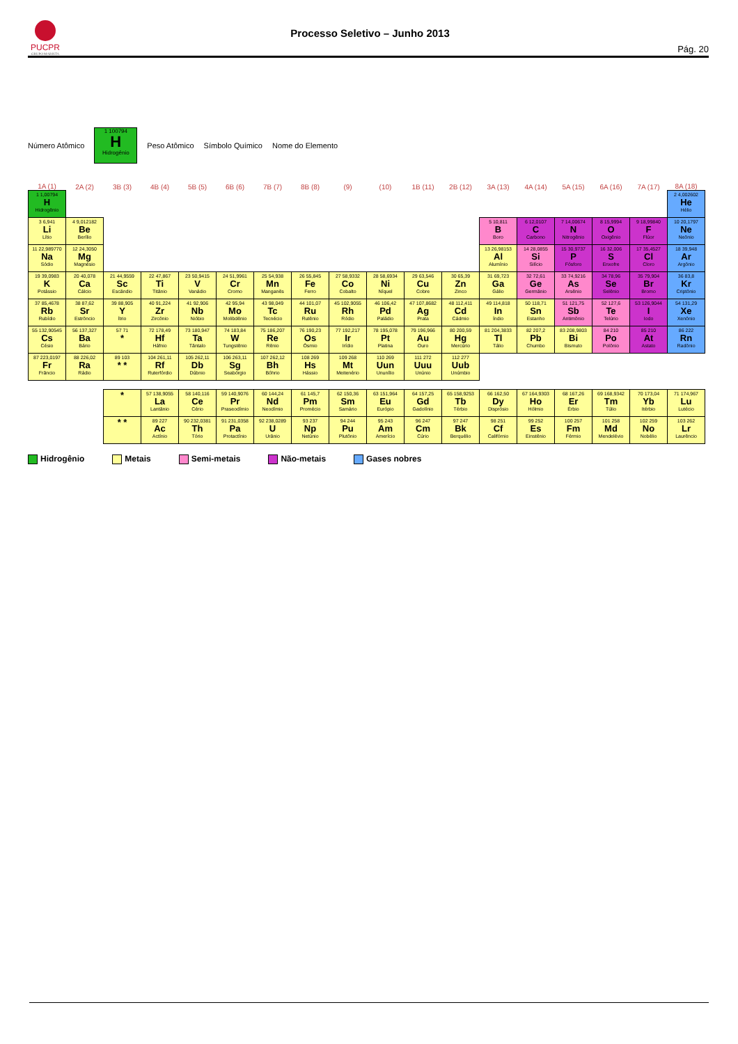PUCPR
GRUPO MARISTA
Processo Seletivo – Junho 2013
Pág. 20
Número Atômico
1 100794
H
Hidrogênio
Peso Atômico Símbolo Químico Nome do Elemento
| 1A (1) | 2A (2) | 3B (3) | 4B (4) | 5B (5) | 6B (6) | 7B (7) | 8B (8) | (9) | (10) | 1B (11) | 2B (12) | 3A (13) | 4A (14) | 5A (15) | 6A (16) | 7A (17) | 8A (18) |
| --- | --- | --- | --- | --- | --- | --- | --- | --- | --- | --- | --- | --- | --- | --- | --- | --- | --- |
| 1 1,00794 H Hidrogênio | | | | | | | | | | | | | | | | | 2 4,002602 He Hélio |
| 3 6,941 Li Lítio | 4 9,012182 Be Berílio | | | | | | | | | | | 5 10,811 B Boro | 6 12,0107 C Carbono | 7 14,00674 N Nitrogênio | 8 15,9994 O Oxigênio | 9 18,99840 F Flúor | 10 20,1797 Ne Neônio |
| 11 22,989770 Na Sódio | 12 24,3050 Mg Magnésio | | | | | | | | | | | 13 26,98153 Al Alumínio | 14 28,0855 Si Silício | 15 30,9737 P Fósforo | 16 32,006 S Enxofre | 17 35,4527 Cl Cloro | 18 39,948 Ar Argônio |
| 19 39,0983 K Potássio | 20 40,078 Ca Cálcio | 21 44,9559 Sc Escândio | 22 47,867 Ti Titânio | 23 50,9415 V Vanádio | 24 51,9961 Cr Cromo | 25 54,938 Mn Manganês | 26 55,845 Fe Ferro | 27 58,9332 Co Cobalto | 28 58,6934 Ni Níquel | 29 63,546 Cu Cobre | 30 65,39 Zn Zinco | 31 69,723 Ga Gálio | 32 72,61 Ge Germânio | 33 74,9216 As Arsênio | 34 78,96 Se Selênio | 35 79,904 Br Bromo | 36 83,8 Kr Criptônio |
| 37 85,4678 Rb Rubídio | 38 87,62 Sr Estrôncio | 39 88,905 Y Ítrio | 40 91,224 Zr Zircônio | 41 92,906 Nb Nióbio | 42 95,94 Mo Molibdênio | 43 98,049 Tc Tecnécio | 44 101,07 Ru Rutênio | 45 102,9055 Rh Ródio | 46 106,42 Pd Paládio | 47 107,8682 Ag Prata | 48 112,411 Cd Cádmio | 49 114,818 In Índio | 50 118,71 Sn Estanho | 51 121,75 Sb Antimônio | 52 127,6 Te Telúrio | 53 126,9044 I Iodo | 54 131,29 Xe Xenônio |
| 55 132,90545 Cs Césio | 56 137,327 Ba Bário | 57 71 * | 72 178,49 Hf Háfnio | 73 180,947 Ta Tântalo | 74 183,84 W Tungstênio | 75 186,207 Re Rênio | 76 190,23 Os Ósmio | 77 192,217 Ir Irídio | 78 195,078 Pt Platina | 79 196,966 Au Ouro | 80 200,59 Hg Mercúrio | 81 204,3833 Tl Tálio | 82 207,2 Pb Chumbo | 83 208,9803 Bi Bismuto | 84 210 Po Polônio | 85 210 At Astato | 86 222 Rn Radônio |
| 87 223,0197 Fr Frâncio | 88 226,02 Ra Rádio | 89 103 * * | 104 261,11 Rf Ruterfórdio | 105 262,11 Db Dúbnio | 106 263,11 Sg Seabórgio | 107 262,12 Bh Bóhrio | 108 269 Hs Hássio | 109 268 Mt Meitenério | 110 269 Uun Ununílio | 111 272 Uuu Unúnio | 112 277 Uub Unúmbio | | | | | | |
| | | * | 57 138,9055 La Lantânio | 58 140,116 Ce Cério | 59 140,9076 Pr Praseodímio | 60 144,24 Nd Neodímio | 61 145,7 Pm Promécio | 62 150,36 Sm Samário | 63 151,964 Eu Európio | 64 157,25 Gd Gadolínio | 65 158,9253 Tb Térbio | 66 162,50 Dy Disprósio | 67 164,9303 Ho Hólmio | 68 167,26 Er Érbio | 69 168,9342 Tm Túlio | 70 173,04 Yb Itérbio | 71 174,967 Lu Lutécio |
| | | * * | 89 227 Ac Actínio | 90 232,0381 Th Tório | 91 231,0358 Pa Protactínio | 92 238,0289 U Urânio | 93 237 Np Netúnio | 94 244 Pu Plutônio | 95 243 Am Amerício | 96 247 Cm Cúrio | 97 247 Bk Berquélio | 98 251 Cf Califórnio | 99 252 Es Einstênio | 100 257 Fm Férmio | 101 258 Md Mendelévio | 102 259 No Nobélio | 103 262 Lr Laurêncio |
Hidrogênio Metais Semi-metais Não-metais Gases nobres